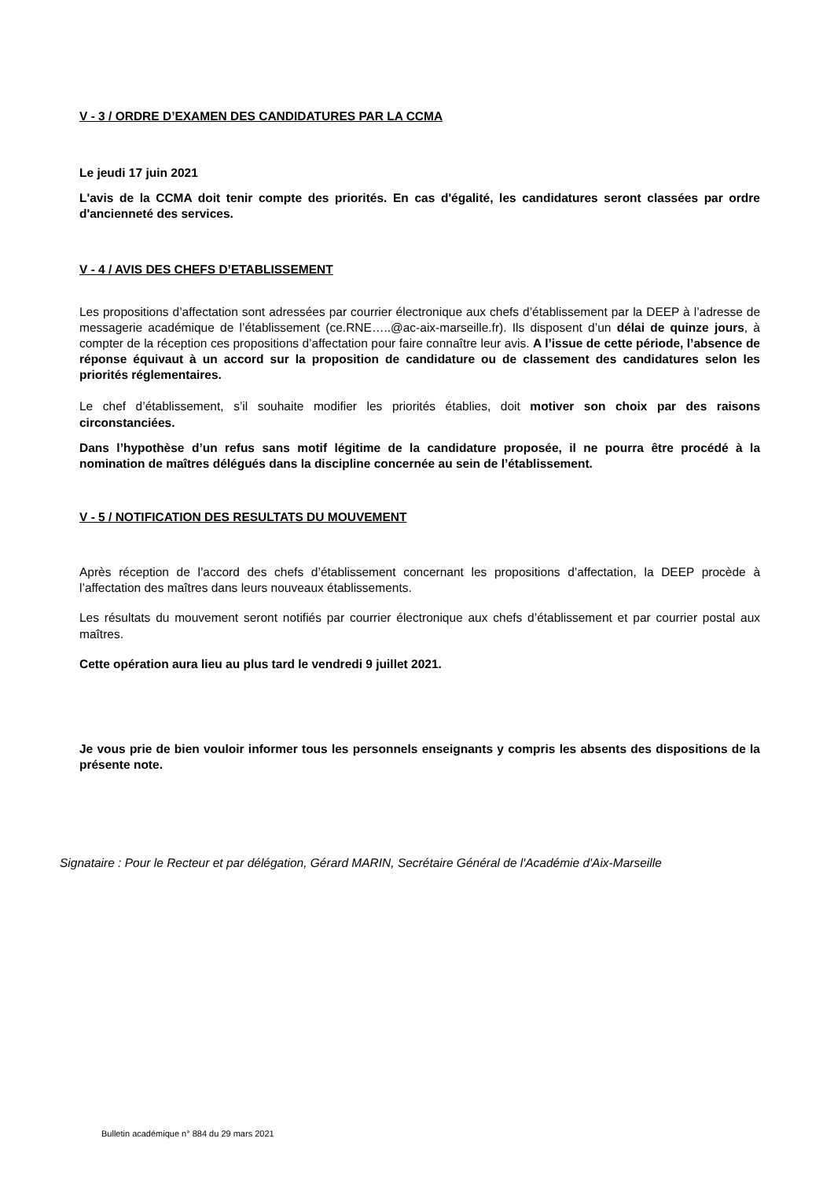V - 3 / ORDRE D’EXAMEN DES CANDIDATURES PAR LA CCMA
Le jeudi 17 juin 2021
L'avis de la CCMA doit tenir compte des priorités. En cas d'égalité, les candidatures seront classées par ordre d'ancienneté des services.
V - 4 / AVIS DES CHEFS D’ETABLISSEMENT
Les propositions d’affectation sont adressées par courrier électronique aux chefs d’établissement par la DEEP à l’adresse de messagerie académique de l’établissement (ce.RNE…..@ac-aix-marseille.fr). Ils disposent d’un délai de quinze jours, à compter de la réception ces propositions d’affectation pour faire connaître leur avis. A l’issue de cette période, l’absence de réponse équivaut à un accord sur la proposition de candidature ou de classement des candidatures selon les priorités réglementaires.
Le chef d’établissement, s’il souhaite modifier les priorités établies, doit motiver son choix par des raisons circonstanciées.
Dans l’hypothèse d’un refus sans motif légitime de la candidature proposée, il ne pourra être procédé à la nomination de maîtres délégués dans la discipline concernée au sein de l’établissement.
V - 5 / NOTIFICATION DES RESULTATS DU MOUVEMENT
Après réception de l’accord des chefs d’établissement concernant les propositions d’affectation, la DEEP procède à l’affectation des maîtres dans leurs nouveaux établissements.
Les résultats du mouvement seront notifiés par courrier électronique aux chefs d’établissement et par courrier postal aux maîtres.
Cette opération aura lieu au plus tard le vendredi 9 juillet 2021.
Je vous prie de bien vouloir informer tous les personnels enseignants y compris les absents des dispositions de la présente note.
Signataire : Pour le Recteur et par délégation, Gérard MARIN, Secrétaire Général de l'Académie d'Aix-Marseille
Bulletin académique n° 884 du 29 mars 2021